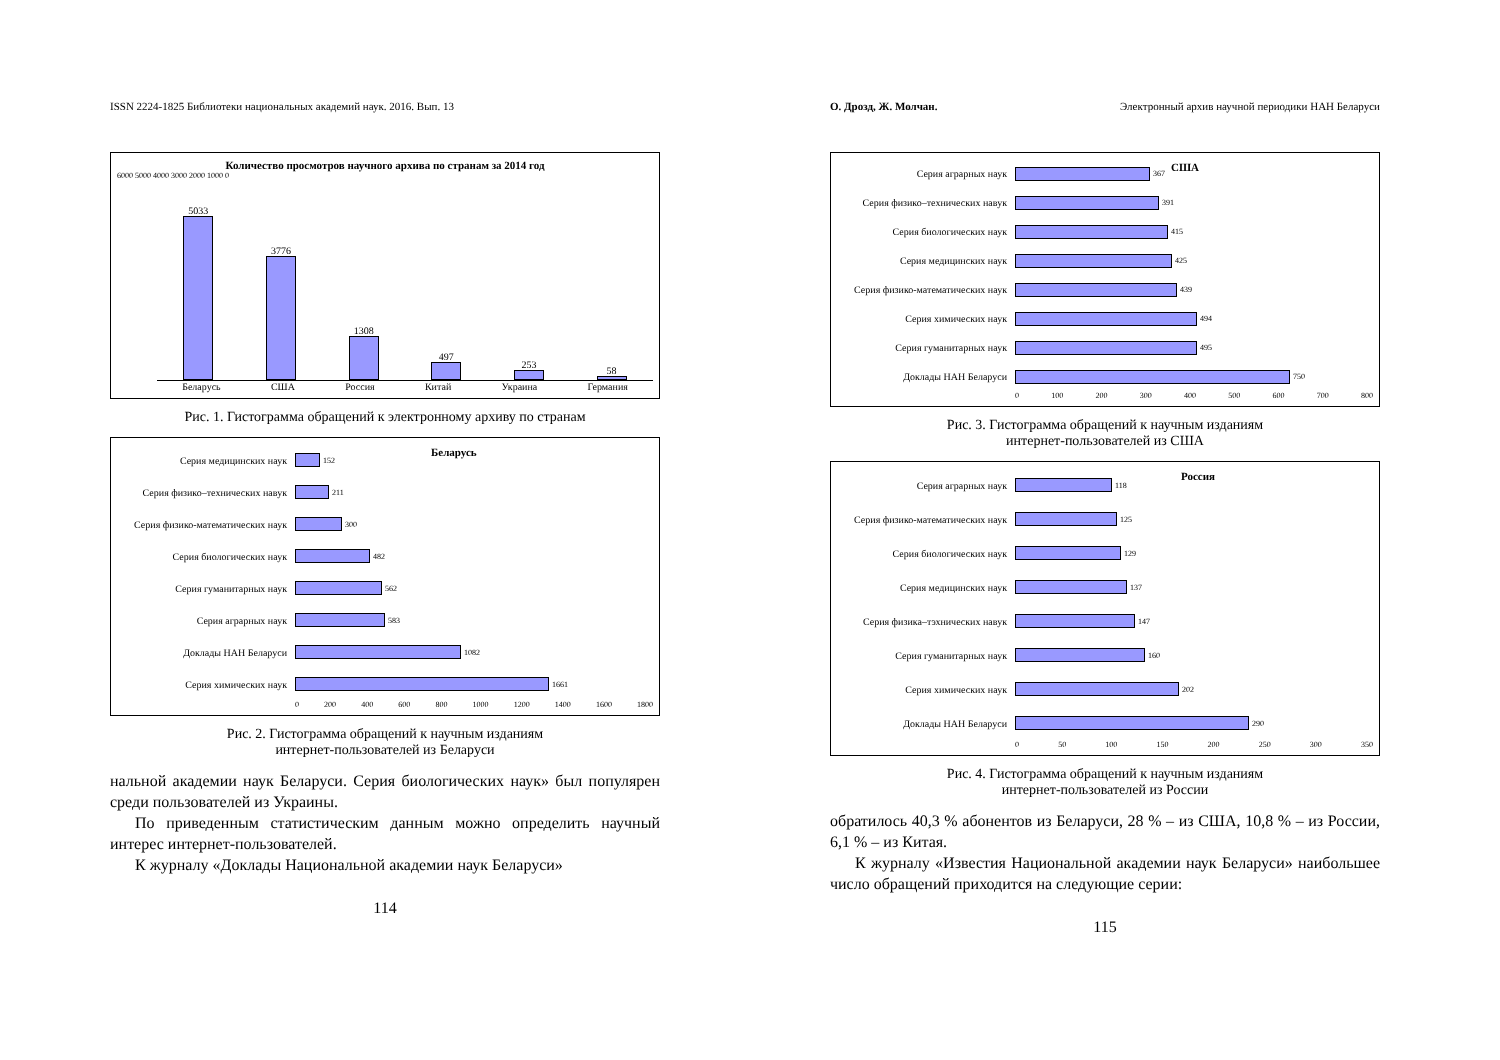ISSN 2224-1825 Библиотеки национальных академий наук. 2016. Вып. 13
Количество просмотров научного архива по странам за 2014 год
6000 5000 4000 3000 2000 1000 0
5033
3776
1308
497
253
58
Беларусь США Россия Китай Украина Германия
Рис. 1. Гистограмма обращений к электронному архиву по странам
Беларусь
Серия медицинских наук 152
Серия физико–технических навук 211
Серия физико-математических наук 300
Серия биологических наук 482
Серия гуманитарных наук 562
Серия аграрных наук 583
Доклады НАН Беларуси 1082
Серия химических наук 1661
0 200 400 600 800 1000 1200 1400 1600 1800
Рис. 2. Гистограмма обращений к научным изданиям
интернет-пользователей из Беларуси
нальной академии наук Беларуси. Серия биологических наук» был популярен среди пользователей из Украины.
По приведенным статистическим данным можно определить научный интерес интернет-пользователей.
К журналу «Доклады Национальной академии наук Беларуси»
114
О. Дрозд, Ж. Молчан. Электронный архив научной периодики НАН Беларуси
США
Серия аграрных наук 367
Серия физико–технических навук 391
Серия биологических наук 415
Серия медицинских наук 425
Серия физико-математических наук 439
Серия химических наук 494
Серия гуманитарных наук 495
Доклады НАН Беларуси 750
0 100 200 300 400 500 600 700 800
Рис. 3. Гистограмма обращений к научным изданиям
интернет-пользователей из США
Россия
Серия аграрных наук 118
Серия физико-математических наук 125
Серия биологических наук 129
Серия медицинских наук 137
Серия физика–тэхнических навук 147
Серия гуманитарных наук 160
Серия химических наук 202
Доклады НАН Беларуси 290
0 50 100 150 200 250 300 350
Рис. 4. Гистограмма обращений к научным изданиям
интернет-пользователей из России
обратилось 40,3 % абонентов из Беларуси, 28 % – из США, 10,8 % – из России, 6,1 % – из Китая.
К журналу «Известия Национальной академии наук Беларуси» наибольшее число обращений приходится на следующие серии:
115